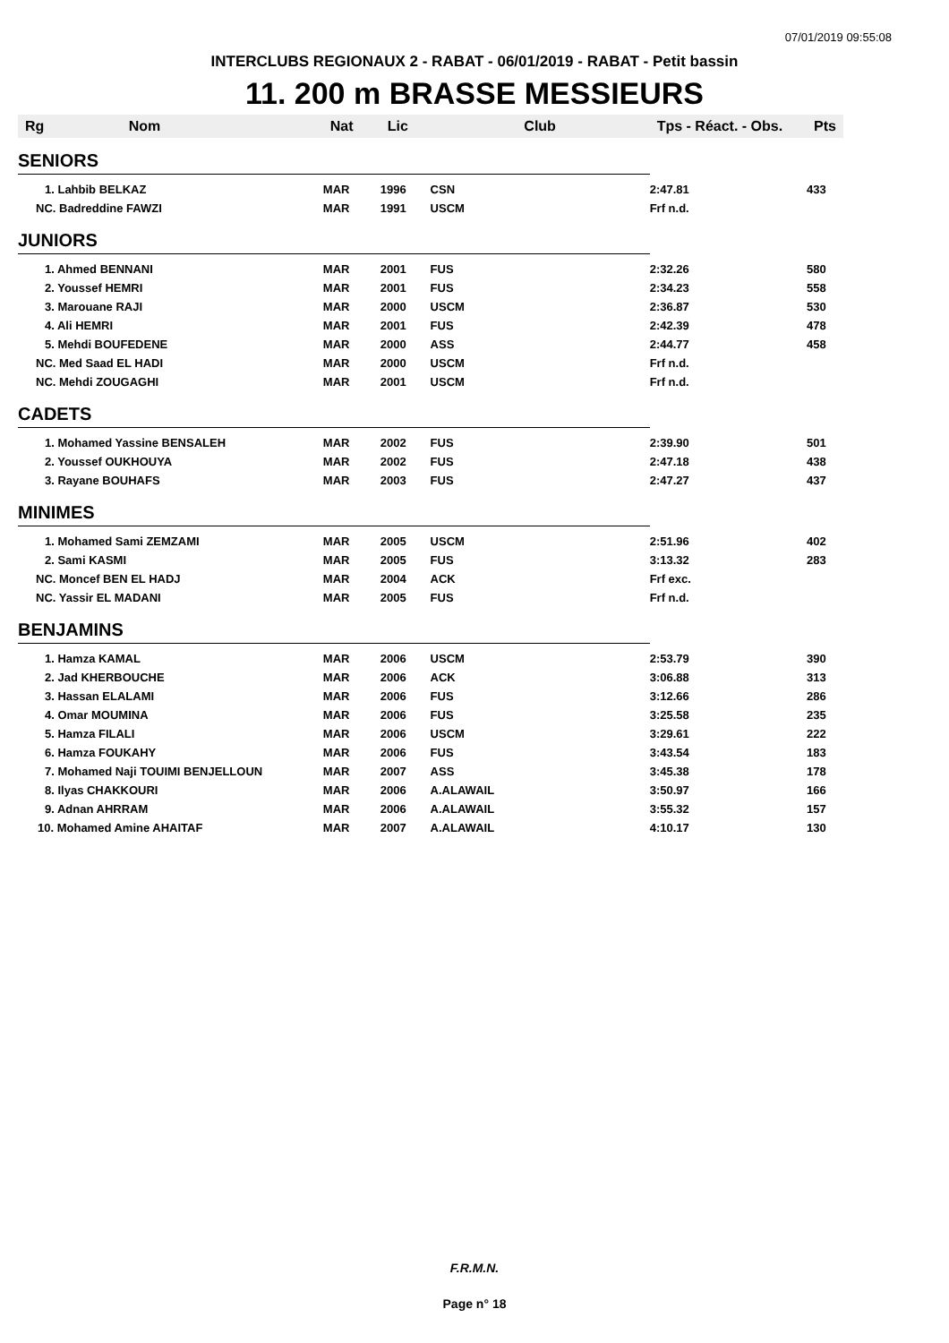07/01/2019 09:55:08
INTERCLUBS REGIONAUX 2 - RABAT - 06/01/2019 - RABAT - Petit bassin
11. 200 m BRASSE MESSIEURS
| Rg | Nom | Nat | Lic | Club | Tps - Réact. - Obs. | Pts |
| --- | --- | --- | --- | --- | --- | --- |
| SENIORS | | | | | | |
| 1. Lahbib BELKAZ | | MAR | 1996 | CSN | 2:47.81 | 433 |
| NC. Badreddine FAWZI | | MAR | 1991 | USCM | Frf n.d. | |
| JUNIORS | | | | | | |
| 1. Ahmed BENNANI | | MAR | 2001 | FUS | 2:32.26 | 580 |
| 2. Youssef HEMRI | | MAR | 2001 | FUS | 2:34.23 | 558 |
| 3. Marouane RAJI | | MAR | 2000 | USCM | 2:36.87 | 530 |
| 4. Ali HEMRI | | MAR | 2001 | FUS | 2:42.39 | 478 |
| 5. Mehdi BOUFEDENE | | MAR | 2000 | ASS | 2:44.77 | 458 |
| NC. Med Saad EL HADI | | MAR | 2000 | USCM | Frf n.d. | |
| NC. Mehdi ZOUGAGHI | | MAR | 2001 | USCM | Frf n.d. | |
| CADETS | | | | | | |
| 1. Mohamed Yassine BENSALEH | | MAR | 2002 | FUS | 2:39.90 | 501 |
| 2. Youssef OUKHOUYA | | MAR | 2002 | FUS | 2:47.18 | 438 |
| 3. Rayane BOUHAFS | | MAR | 2003 | FUS | 2:47.27 | 437 |
| MINIMES | | | | | | |
| 1. Mohamed Sami ZEMZAMI | | MAR | 2005 | USCM | 2:51.96 | 402 |
| 2. Sami KASMI | | MAR | 2005 | FUS | 3:13.32 | 283 |
| NC. Moncef BEN EL HADJ | | MAR | 2004 | ACK | Frf exc. | |
| NC. Yassir EL MADANI | | MAR | 2005 | FUS | Frf n.d. | |
| BENJAMINS | | | | | | |
| 1. Hamza KAMAL | | MAR | 2006 | USCM | 2:53.79 | 390 |
| 2. Jad KHERBOUCHE | | MAR | 2006 | ACK | 3:06.88 | 313 |
| 3. Hassan ELALAMI | | MAR | 2006 | FUS | 3:12.66 | 286 |
| 4. Omar MOUMINA | | MAR | 2006 | FUS | 3:25.58 | 235 |
| 5. Hamza FILALI | | MAR | 2006 | USCM | 3:29.61 | 222 |
| 6. Hamza FOUKAHY | | MAR | 2006 | FUS | 3:43.54 | 183 |
| 7. Mohamed Naji TOUIMI BENJELLOUN | | MAR | 2007 | ASS | 3:45.38 | 178 |
| 8. Ilyas CHAKKOURI | | MAR | 2006 | A.ALAWAIL | 3:50.97 | 166 |
| 9. Adnan AHRRAM | | MAR | 2006 | A.ALAWAIL | 3:55.32 | 157 |
| 10. Mohamed Amine AHAITAF | | MAR | 2007 | A.ALAWAIL | 4:10.17 | 130 |
F.R.M.N.
Page n° 18